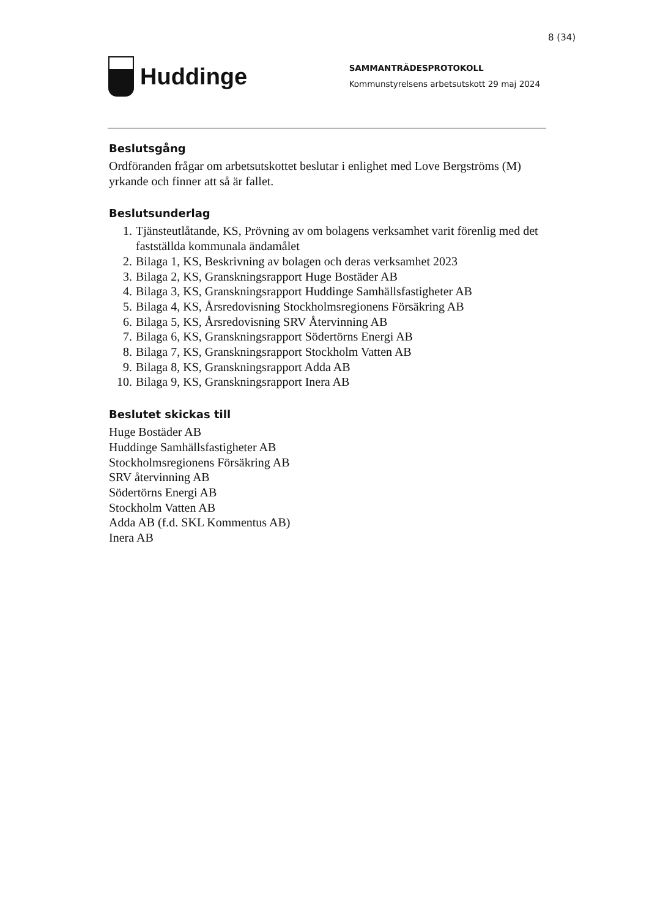8 (34)
Huddinge
SAMMANTRÄDESPROTOKOLL
Kommunstyrelsens arbetsutskott 29 maj 2024
Beslutsgång
Ordföranden frågar om arbetsutskottet beslutar i enlighet med Love Bergströms (M) yrkande och finner att så är fallet.
Beslutsunderlag
1. Tjänsteutlåtande, KS, Prövning av om bolagens verksamhet varit förenlig med det fastställda kommunala ändamålet
2. Bilaga 1, KS, Beskrivning av bolagen och deras verksamhet 2023
3. Bilaga 2, KS, Granskningsrapport Huge Bostäder AB
4. Bilaga 3, KS, Granskningsrapport Huddinge Samhällsfastigheter AB
5. Bilaga 4, KS, Årsredovisning Stockholmsregionens Försäkring AB
6. Bilaga 5, KS, Årsredovisning SRV Återvinning AB
7. Bilaga 6, KS, Granskningsrapport Södertörns Energi AB
8. Bilaga 7, KS, Granskningsrapport Stockholm Vatten AB
9. Bilaga 8, KS, Granskningsrapport Adda AB
10. Bilaga 9, KS, Granskningsrapport Inera AB
Beslutet skickas till
Huge Bostäder AB
Huddinge Samhällsfastigheter AB
Stockholmsregionens Försäkring AB
SRV återvinning AB
Södertörns Energi AB
Stockholm Vatten AB
Adda AB (f.d. SKL Kommentus AB)
Inera AB